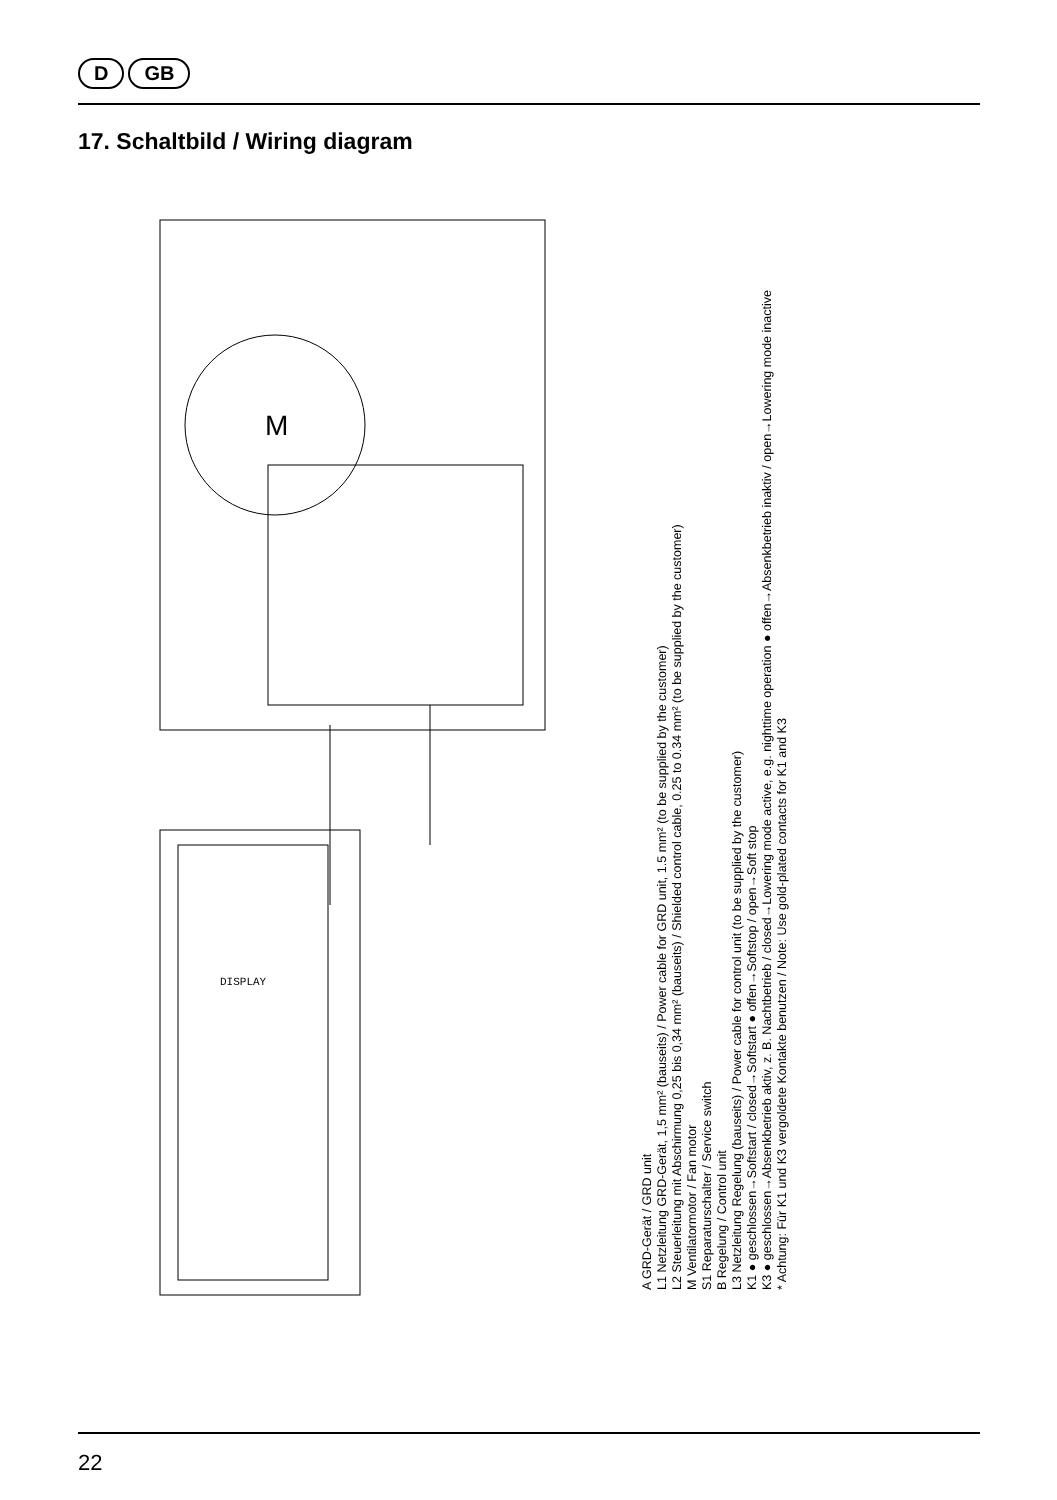D GB
17. Schaltbild / Wiring diagram
M
DISPLAY
A GRD-Gerät / GRD unit
L1 Netzleitung GRD-Gerät, 1,5 mm² (bauseits) / Power cable for GRD unit, 1.5 mm² (to be supplied by the customer)
L2 Steuerleitung mit Abschirmung 0,25 bis 0,34 mm² (bauseits) / Shielded control cable, 0.25 to 0.34 mm² (to be supplied by the customer)
M Ventilatormotor / Fan motor
S1 Reparaturschalter / Service switch
B Regelung / Control unit
L3 Netzleitung Regelung (bauseits) / Power cable for control unit (to be supplied by the customer)
K1 ● geschlossen→Softstart / closed→Softstart ● offen→Softstop / open→Soft stop
K3 ● geschlossen→Absenkbetrieb aktiv, z. B. Nachtbetrieb / closed→Lowering mode active, e.g. nighttime operation ● offen→Absenkbetrieb inaktiv / open→Lowering mode inactive
* Achtung: Für K1 und K3 vergoldete Kontakte benutzen / Note: Use gold-plated contacts for K1 and K3
22